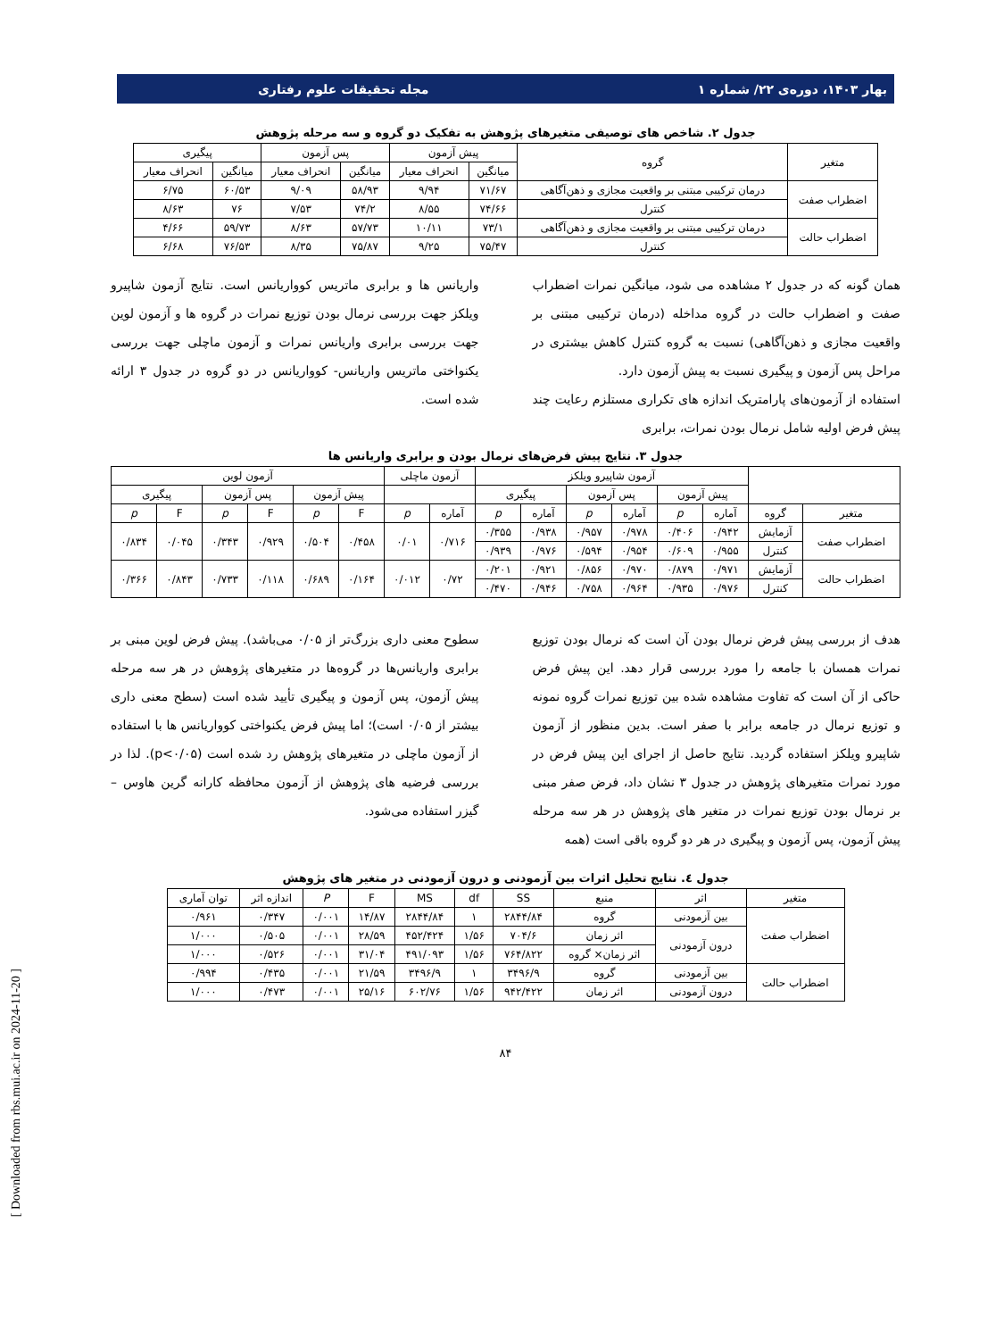بهار ۱۴۰۳، دوره‌ی ۲۲/ شماره ۱ مجله تحقیقات علوم رفتاری
جدول ۲. شاخص های توصیفی متغیرهای پژوهش به تفکیک دو گروه و سه مرحله پژوهش
| متغیر | گروه | پیش آزمون | | پس آزمون | | پیگیری | |
| --- | --- | --- | --- | --- | --- | --- | --- |
| | | میانگین | انحراف معیار | میانگین | انحراف معیار | میانگین | انحراف معیار |
| اضطراب صفت | درمان ترکیبی مبتنی بر واقعیت مجازی و ذهن‌آگاهی | ۷۱/۶۷ | ۹/۹۴ | ۵۸/۹۳ | ۹/۰۹ | ۶۰/۵۳ | ۶/۷۵ |
| | کنترل | ۷۴/۶۶ | ۸/۵۵ | ۷۴/۲ | ۷/۵۳ | ۷۶ | ۸/۶۳ |
| اضطراب حالت | درمان ترکیبی مبتنی بر واقعیت مجازی و ذهن‌آگاهی | ۷۳/۱ | ۱۰/۱۱ | ۵۷/۷۳ | ۸/۶۳ | ۵۹/۷۳ | ۴/۶۶ |
| | کنترل | ۷۵/۴۷ | ۹/۲۵ | ۷۵/۸۷ | ۸/۳۵ | ۷۶/۵۳ | ۶/۶۸ |
همان گونه که در جدول ۲ مشاهده می شود، میانگین نمرات اضطراب صفت و اضطراب حالت در گروه مداخله (درمان ترکیبی مبتنی بر واقعیت مجازی و ذهن‌آگاهی) نسبت به گروه کنترل کاهش بیشتری در مراحل پس آزمون و پیگیری نسبت به پیش آزمون دارد.
استفاده از آزمون‌های پارامتریک اندازه های تکراری مستلزم رعایت چند پیش فرض اولیه شامل نرمال بودن نمرات، برابری
واریانس ها و برابری ماتریس کوواریانس است. نتایج آزمون شاپیرو ویلکز جهت بررسی نرمال بودن توزیع نمرات در گروه ها و آزمون لوین جهت بررسی برابری واریانس نمرات و آزمون ماچلی جهت بررسی یکنواختی ماتریس واریانس- کوواریانس در دو گروه در جدول ۳ ارائه شده است.
جدول ۳. نتایج پیش فرض‌های نرمال بودن و برابری واریانس ها
| | | آزمون شاپیرو ویلکز | | | | | | آزمون ماچلی | | آزمون لوین | | | | | |
| --- | --- | --- | --- | --- | --- | --- | --- | --- | --- | --- | --- | --- | --- | --- | --- |
| | | پیش آزمون | | پس آزمون | | پیگیری | | | | پیش آزمون | | پس آزمون | | پیگیری | |
| متغیر | گروه | آماره | p | آماره | p | آماره | p | آماره | p | F | p | F | p | F | p |
| اضطراب صفت | آزمایش | ۰/۹۴۲ | ۰/۴۰۶ | ۰/۹۷۸ | ۰/۹۵۷ | ۰/۹۳۸ | ۰/۳۵۵ | ۰/۷۱۶ | ۰/۰۱ | ۰/۴۵۸ | ۰/۵۰۴ | ۰/۹۲۹ | ۰/۳۴۳ | ۰/۰۴۵ | ۰/۸۳۴ |
| | کنترل | ۰/۹۵۵ | ۰/۶۰۹ | ۰/۹۵۴ | ۰/۵۹۴ | ۰/۹۷۶ | ۰/۹۳۹ | | | | | | | | |
| اضطراب حالت | آزمایش | ۰/۹۷۱ | ۰/۸۷۹ | ۰/۹۷۰ | ۰/۸۵۶ | ۰/۹۲۱ | ۰/۲۰۱ | ۰/۷۲ | ۰/۰۱۲ | ۰/۱۶۴ | ۰/۶۸۹ | ۰/۱۱۸ | ۰/۷۳۳ | ۰/۸۴۳ | ۰/۳۶۶ |
| | کنترل | ۰/۹۷۶ | ۰/۹۳۵ | ۰/۹۶۴ | ۰/۷۵۸ | ۰/۹۴۶ | ۰/۴۷۰ | | | | | | | | |
هدف از بررسی پیش فرض نرمال بودن آن است که نرمال بودن توزیع نمرات همسان با جامعه را مورد بررسی قرار دهد. این پیش فرض حاکی از آن است که تفاوت مشاهده شده بین توزیع نمرات گروه نمونه و توزیع نرمال در جامعه برابر با صفر است. بدین منظور از آزمون شاپیرو ویلکز استفاده گردید. نتایج حاصل از اجرای این پیش فرض در مورد نمرات متغیرهای پژوهش در جدول ۳ نشان داد، فرض صفر مبنی بر نرمال بودن توزیع نمرات در متغیر های پژوهش در هر سه مرحله پیش آزمون، پس آزمون و پیگیری در هر دو گروه باقی است (همه
سطوح معنی داری بزرگ‌تر از ۰/۰۵ می‌باشد). پیش فرض لوین مبنی بر برابری واریانس‌ها در گروه‌ها در متغیرهای پژوهش در هر سه مرحله پیش آزمون، پس آزمون و پیگیری تأیید شده است (سطح معنی داری بیشتر از ۰/۰۵ است)؛ اما پیش فرض یکنواختی کوواریانس ها با استفاده از آزمون ماچلی در متغیرهای پژوهش رد شده است (p<۰/۰۵). لذا در بررسی فرضیه های پژوهش از آزمون محافظه کارانه گرین هاوس – گیزر استفاده می‌شود.
جدول ٤. نتایج تحلیل اثرات بین آزمودنی و درون آزمودنی در متغیر های پژوهش
| متغیر | اثر | منبع | SS | df | MS | F | P | اندازه اثر | توان آماری |
| --- | --- | --- | --- | --- | --- | --- | --- | --- | --- |
| اضطراب صفت | بین آزمودنی | گروه | ۲۸۴۴/۸۴ | ۱ | ۲۸۴۴/۸۴ | ۱۴/۸۷ | ۰/۰۰۱ | ۰/۳۴۷ | ۰/۹۶۱ |
| | درون آزمودنی | اثر زمان | ۷۰۴/۶ | ۱/۵۶ | ۴۵۲/۴۲۴ | ۲۸/۵۹ | ۰/۰۰۱ | ۰/۵۰۵ | ۱/۰۰۰ |
| | | اثر زمان× گروه | ۷۶۴/۸۲۲ | ۱/۵۶ | ۴۹۱/۰۹۳ | ۳۱/۰۴ | ۰/۰۰۱ | ۰/۵۲۶ | ۱/۰۰۰ |
| اضطراب حالت | بین آزمودنی | گروه | ۳۴۹۶/۹ | ۱ | ۳۴۹۶/۹ | ۲۱/۵۹ | ۰/۰۰۱ | ۰/۴۳۵ | ۰/۹۹۴ |
| | درون آزمودنی | اثر زمان | ۹۴۲/۴۲۲ | ۱/۵۶ | ۶۰۲/۷۶ | ۲۵/۱۶ | ۰/۰۰۱ | ۰/۴۷۳ | ۱/۰۰۰ |
۸۴
[ Downloaded from rbs.mui.ac.ir on 2024-11-20 ]